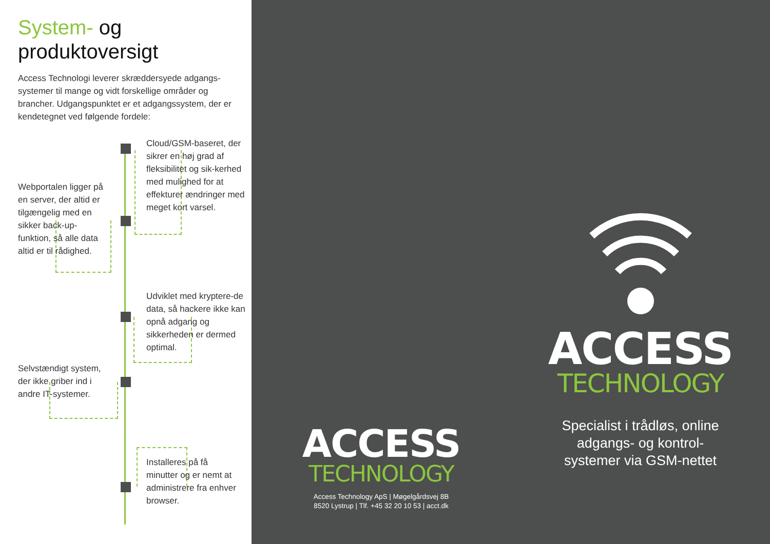System- og
produktoversigt
Access Technologi leverer skræddersyede adgangs-systemer til mange og vidt forskellige områder og brancher. Udgangspunktet er et adgangssystem, der er kendetegnet ved følgende fordele:
Cloud/GSM-baseret, der sikrer en høj grad af fleksibilitet og sik-kerhed med mulighed for at effekturer ændringer med meget kort varsel.
Webportalen ligger på en server, der altid er tilgængelig med en sikker back-up-funktion, så alle data altid er til rådighed.
Udviklet med kryptere-de data, så hackere ikke kan opnå adgang og sikkerheden er dermed optimal.
Selvstændigt system, der ikke griber ind i andre IT-systemer.
Installeres på få minutter og er nemt at administrere fra enhver browser.
ACCESS
TECHNOLOGY
Access Technology ApS | Møgelgårdsvej 8B
8520 Lystrup | Tlf. +45 32 20 10 53 | acct.dk
ACCESS
TECHNOLOGY
Specialist i trådløs, online
adgangs- og kontrol-
systemer via GSM-nettet